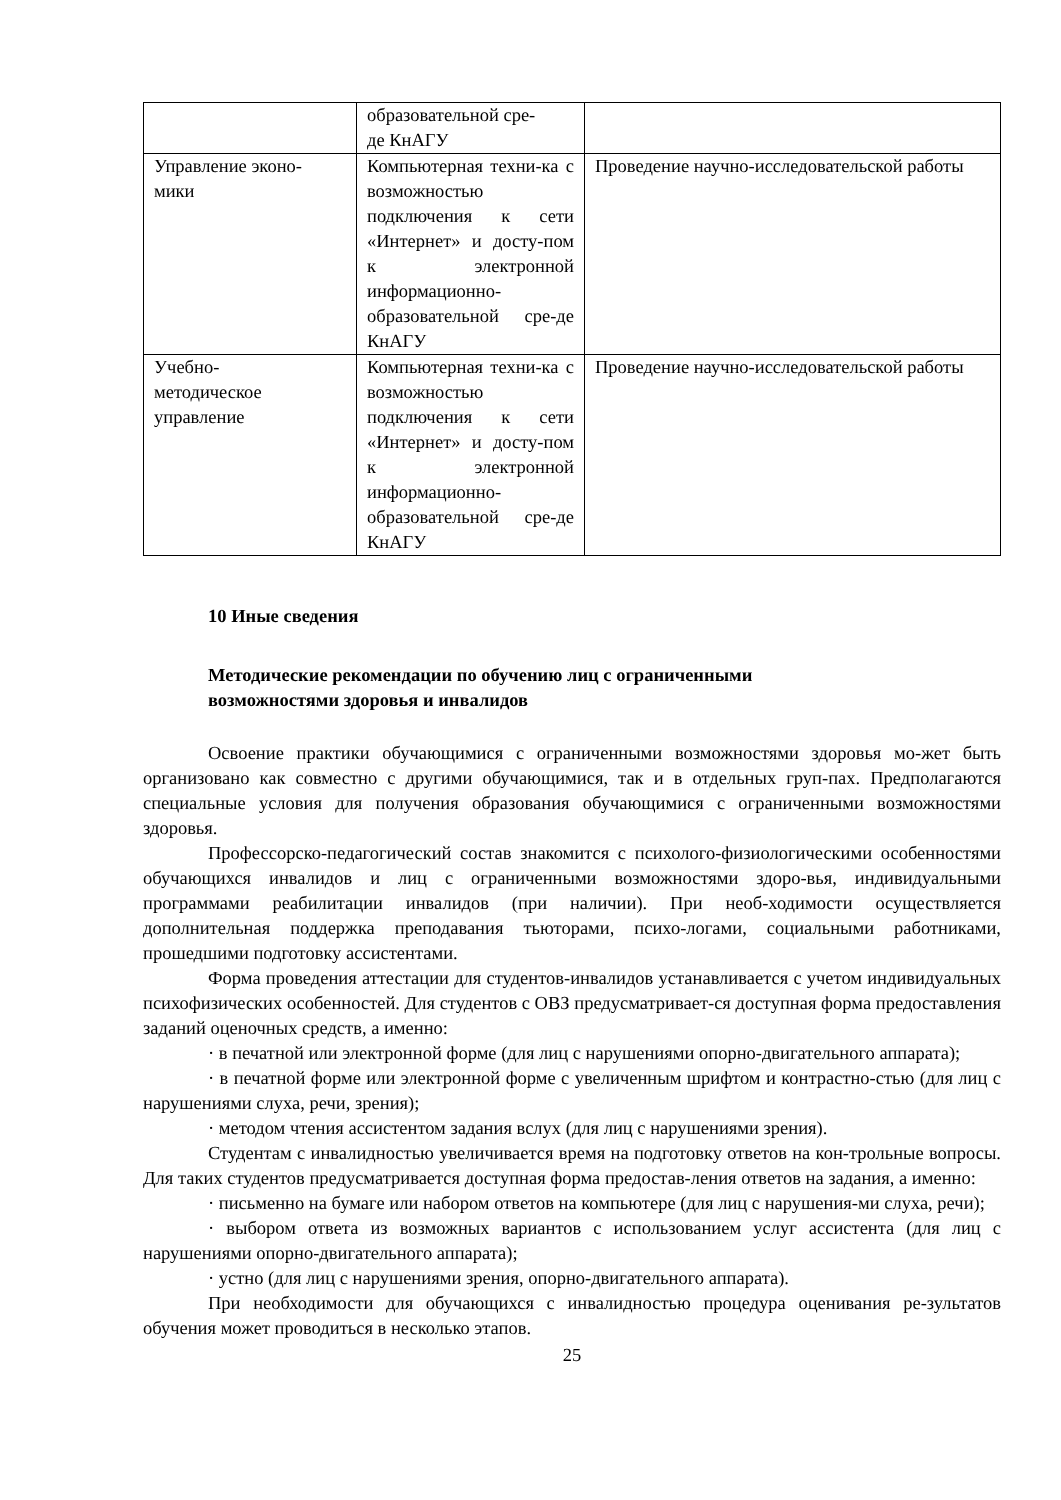| | образовательной сре- де КнАГУ | |
| Управление эконо- мики | Компьютерная техни-ка с возможностью подключения к сети «Интернет» и досту-пом к электронной информационно-образовательной сре-де КнАГУ | Проведение научно-исследовательской работы |
| Учебно- методическое управление | Компьютерная техни-ка с возможностью подключения к сети «Интернет» и досту-пом к электронной информационно-образовательной сре-де КнАГУ | Проведение научно-исследовательской работы |
10 Иные сведения
Методические рекомендации по обучению лиц с ограниченными
возможностями здоровья и инвалидов
Освоение практики обучающимися с ограниченными возможностями здоровья мо-жет быть организовано как совместно с другими обучающимися, так и в отдельных груп-пах. Предполагаются специальные условия для получения образования обучающимися с ограниченными возможностями здоровья.
Профессорско-педагогический состав знакомится с психолого-физиологическими особенностями обучающихся инвалидов и лиц с ограниченными возможностями здоро-вья, индивидуальными программами реабилитации инвалидов (при наличии). При необ-ходимости осуществляется дополнительная поддержка преподавания тьюторами, психо-логами, социальными работниками, прошедшими подготовку ассистентами.
Форма проведения аттестации для студентов-инвалидов устанавливается с учетом индивидуальных психофизических особенностей. Для студентов с ОВЗ предусматривает-ся доступная форма предоставления заданий оценочных средств, а именно:
· в печатной или электронной форме (для лиц с нарушениями опорно-двигательного аппарата);
· в печатной форме или электронной форме с увеличенным шрифтом и контрастно-стью (для лиц с нарушениями слуха, речи, зрения);
· методом чтения ассистентом задания вслух (для лиц с нарушениями зрения).
Студентам с инвалидностью увеличивается время на подготовку ответов на кон-трольные вопросы. Для таких студентов предусматривается доступная форма предостав-ления ответов на задания, а именно:
· письменно на бумаге или набором ответов на компьютере (для лиц с нарушения-ми слуха, речи);
· выбором ответа из возможных вариантов с использованием услуг ассистента (для лиц с нарушениями опорно-двигательного аппарата);
· устно (для лиц с нарушениями зрения, опорно-двигательного аппарата).
При необходимости для обучающихся с инвалидностью процедура оценивания ре-зультатов обучения может проводиться в несколько этапов.
25